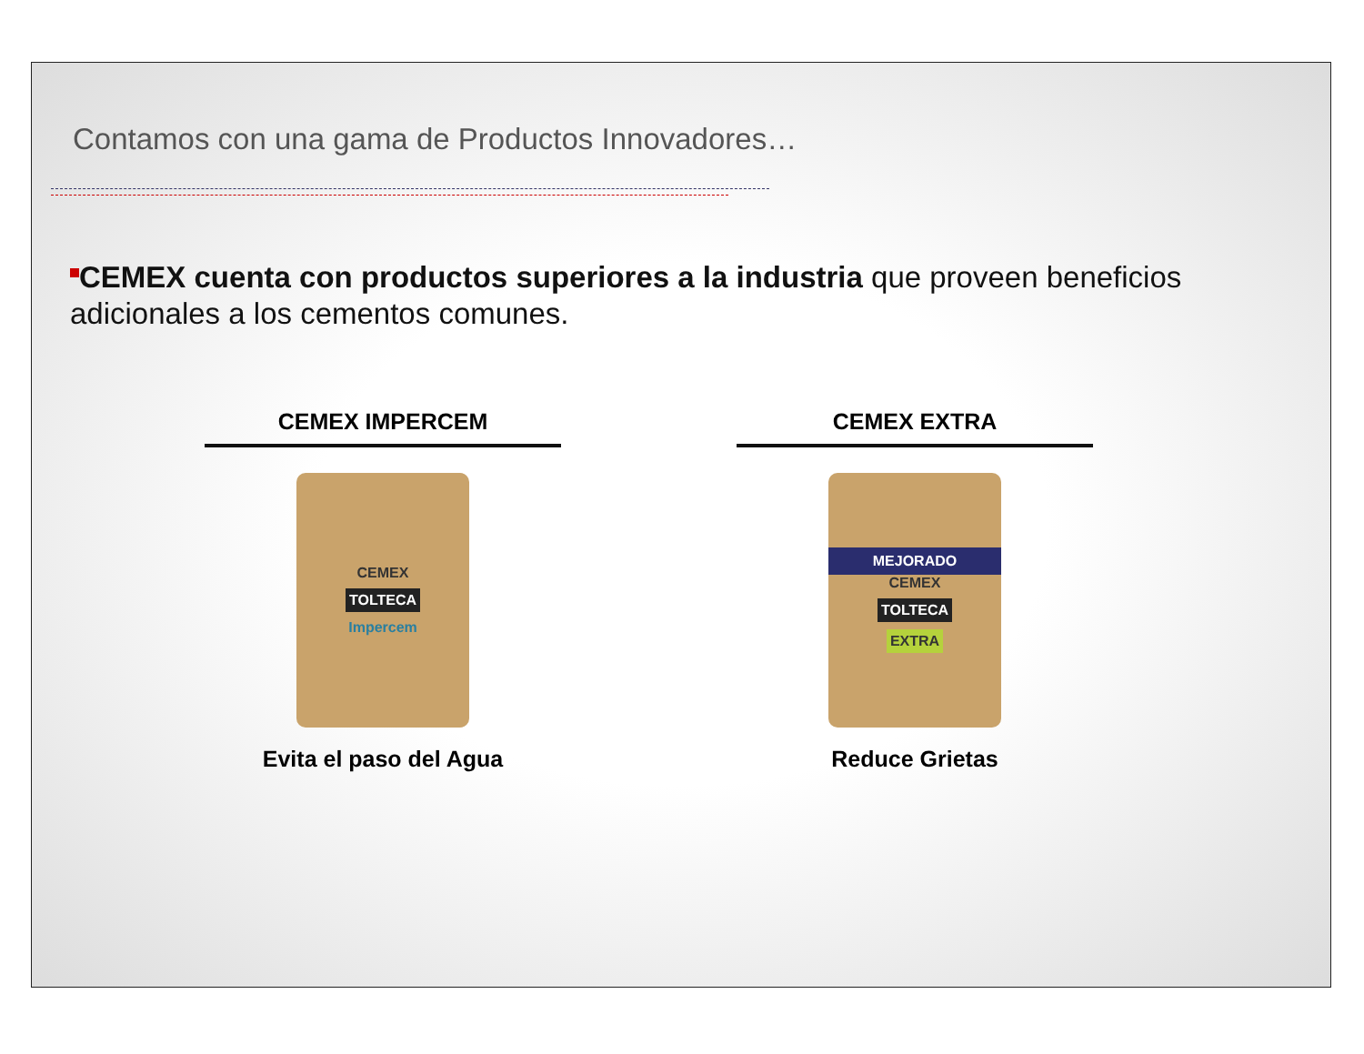Contamos con una gama de Productos Innovadores…
CEMEX cuenta con productos superiores a la industria que proveen beneficios adicionales a los cementos comunes.
CEMEX IMPERCEM
CEMEX
TOLTECA
Impercem
Evita el paso del Agua
CEMEX EXTRA
MEJORADO
CEMEX
TOLTECA
EXTRA
Reduce Grietas